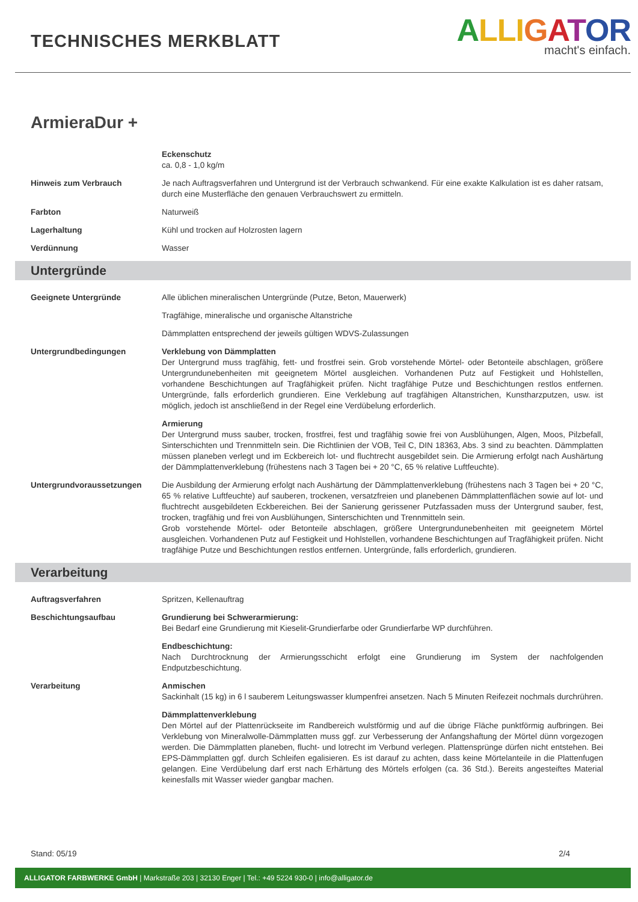TECHNISCHES MERKBLATT
ALLI GATOR
macht's einfach.
ArmieraDur +
Eckenschutz
ca. 0,8 - 1,0 kg/m
Hinweis zum Verbrauch Je nach Auftragsverfahren und Untergrund ist der Verbrauch schwankend. Für eine exakte Kalkulation ist es daher ratsam, durch eine Musterfläche den genauen Verbrauchswert zu ermitteln.
Farbton Naturweiß
Lagerhaltung Kühl und trocken auf Holzrosten lagern
Verdünnung Wasser
Untergründe
Geeignete Untergründe Alle üblichen mineralischen Untergründe (Putze, Beton, Mauerwerk)
Tragfähige, mineralische und organische Altanstriche
Dämmplatten entsprechend der jeweils gültigen WDVS-Zulassungen
Untergrundbedingungen Verklebung von Dämmplatten
Der Untergrund muss tragfähig, fett- und frostfrei sein. Grob vorstehende Mörtel- oder Betonteile abschlagen, größere Untergrundunebenheiten mit geeignetem Mörtel ausgleichen. Vorhandenen Putz auf Festigkeit und Hohlstellen, vorhandene Beschichtungen auf Tragfähigkeit prüfen. Nicht tragfähige Putze und Beschichtungen restlos entfernen. Untergründe, falls erforderlich grundieren. Eine Verklebung auf tragfähigen Altanstrichen, Kunstharzputzen, usw. ist möglich, jedoch ist anschließend in der Regel eine Verdübelung erforderlich.
Armierung
Der Untergrund muss sauber, trocken, frostfrei, fest und tragfähig sowie frei von Ausblühungen, Algen, Moos, Pilzbefall, Sinterschichten und Trennmitteln sein. Die Richtlinien der VOB, Teil C, DIN 18363, Abs. 3 sind zu beachten. Dämmplatten müssen planeben verlegt und im Eckbereich lot- und fluchtrecht ausgebildet sein. Die Armierung erfolgt nach Aushärtung der Dämmplattenverklebung (frühestens nach 3 Tagen bei + 20 °C, 65 % relative Luftfeuchte).
Untergrundvoraussetzungen Die Ausbildung der Armierung erfolgt nach Aushärtung der Dämmplattenverklebung (frühestens nach 3 Tagen bei + 20 °C, 65 % relative Luftfeuchte) auf sauberen, trockenen, versatzfreien und planebenen Dämmplattenflächen sowie auf lot- und fluchtrecht ausgebildeten Eckbereichen. Bei der Sanierung gerissener Putzfassaden muss der Untergrund sauber, fest, trocken, tragfähig und frei von Ausblühungen, Sinterschichten und Trennmitteln sein.
Grob vorstehende Mörtel- oder Betonteile abschlagen, größere Untergrundunebenheiten mit geeignetem Mörtel ausgleichen. Vorhandenen Putz auf Festigkeit und Hohlstellen, vorhandene Beschichtungen auf Tragfähigkeit prüfen. Nicht tragfähige Putze und Beschichtungen restlos entfernen. Untergründe, falls erforderlich, grundieren.
Verarbeitung
Auftragsverfahren Spritzen, Kellenauftrag
Beschichtungsaufbau Grundierung bei Schwerarmierung:
Bei Bedarf eine Grundierung mit Kieselit-Grundierfarbe oder Grundierfarbe WP durchführen.
Endbeschichtung:
Nach Durchtrocknung der Armierungsschicht erfolgt eine Grundierung im System der nachfolgenden Endputzbeschichtung.
Verarbeitung Anmischen
Sackinhalt (15 kg) in 6 l sauberem Leitungswasser klumpenfrei ansetzen. Nach 5 Minuten Reifezeit nochmals durchrühren.
Dämmplattenverklebung
Den Mörtel auf der Plattenrückseite im Randbereich wulstförmig und auf die übrige Fläche punktförmig aufbringen. Bei Verklebung von Mineralwolle-Dämmplatten muss ggf. zur Verbesserung der Anfangshaftung der Mörtel dünn vorgezogen werden. Die Dämmplatten planeben, flucht- und lotrecht im Verbund verlegen. Plattensprünge dürfen nicht entstehen. Bei EPS-Dämmplatten ggf. durch Schleifen egalisieren. Es ist darauf zu achten, dass keine Mörtelanteile in die Plattenfugen gelangen. Eine Verdübelung darf erst nach Erhärtung des Mörtels erfolgen (ca. 36 Std.). Bereits angesteiftes Material keinesfalls mit Wasser wieder gangbar machen.
Stand: 05/19 2/4
ALLIGATOR FARBWERKE GmbH | Markstraße 203 | 32130 Enger | Tel.: +49 5224 930-0 | info@alligator.de